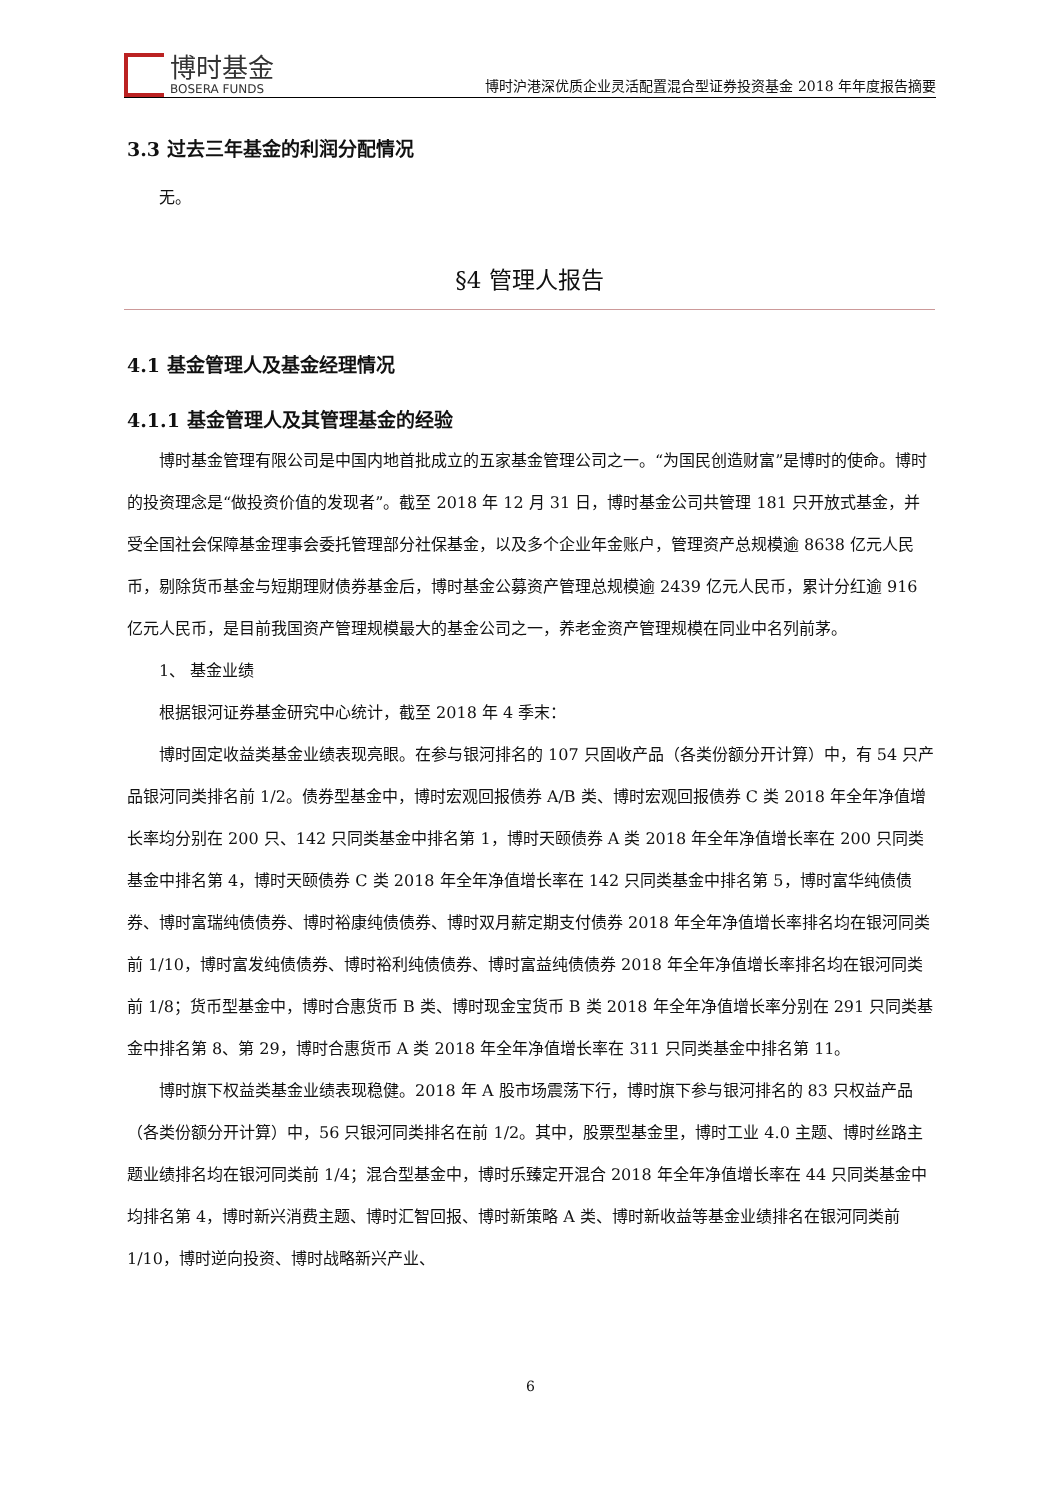博时基金
BOSERA FUNDS
博时沪港深优质企业灵活配置混合型证券投资基金 2018 年年度报告摘要
3.3 过去三年基金的利润分配情况
无。
§4 管理人报告
4.1 基金管理人及基金经理情况
4.1.1 基金管理人及其管理基金的经验
博时基金管理有限公司是中国内地首批成立的五家基金管理公司之一。“为国民创造财富”是博时的使命。博时的投资理念是“做投资价值的发现者”。截至 2018 年 12 月 31 日，博时基金公司共管理 181 只开放式基金，并受全国社会保障基金理事会委托管理部分社保基金，以及多个企业年金账户，管理资产总规模逾 8638 亿元人民币，剔除货币基金与短期理财债券基金后，博时基金公募资产管理总规模逾 2439 亿元人民币，累计分红逾 916 亿元人民币，是目前我国资产管理规模最大的基金公司之一，养老金资产管理规模在同业中名列前茅。
1、 基金业绩
根据银河证券基金研究中心统计，截至 2018 年 4 季末：
博时固定收益类基金业绩表现亮眼。在参与银河排名的 107 只固收产品（各类份额分开计算）中，有 54 只产品银河同类排名前 1/2。债券型基金中，博时宏观回报债券 A/B 类、博时宏观回报债券 C 类 2018 年全年净值增长率均分别在 200 只、142 只同类基金中排名第 1，博时天颐债券 A 类 2018 年全年净值增长率在 200 只同类基金中排名第 4，博时天颐债券 C 类 2018 年全年净值增长率在 142 只同类基金中排名第 5，博时富华纯债债券、博时富瑞纯债债券、博时裕康纯债债券、博时双月薪定期支付债券 2018 年全年净值增长率排名均在银河同类前 1/10，博时富发纯债债券、博时裕利纯债债券、博时富益纯债债券 2018 年全年净值增长率排名均在银河同类前 1/8；货币型基金中，博时合惠货币 B 类、博时现金宝货币 B 类 2018 年全年净值增长率分别在 291 只同类基金中排名第 8、第 29，博时合惠货币 A 类 2018 年全年净值增长率在 311 只同类基金中排名第 11。
博时旗下权益类基金业绩表现稳健。2018 年 A 股市场震荡下行，博时旗下参与银河排名的 83 只权益产品（各类份额分开计算）中，56 只银河同类排名在前 1/2。其中，股票型基金里，博时工业 4.0 主题、博时丝路主题业绩排名均在银河同类前 1/4；混合型基金中，博时乐臻定开混合 2018 年全年净值增长率在 44 只同类基金中均排名第 4，博时新兴消费主题、博时汇智回报、博时新策略 A 类、博时新收益等基金业绩排名在银河同类前 1/10，博时逆向投资、博时战略新兴产业、
6